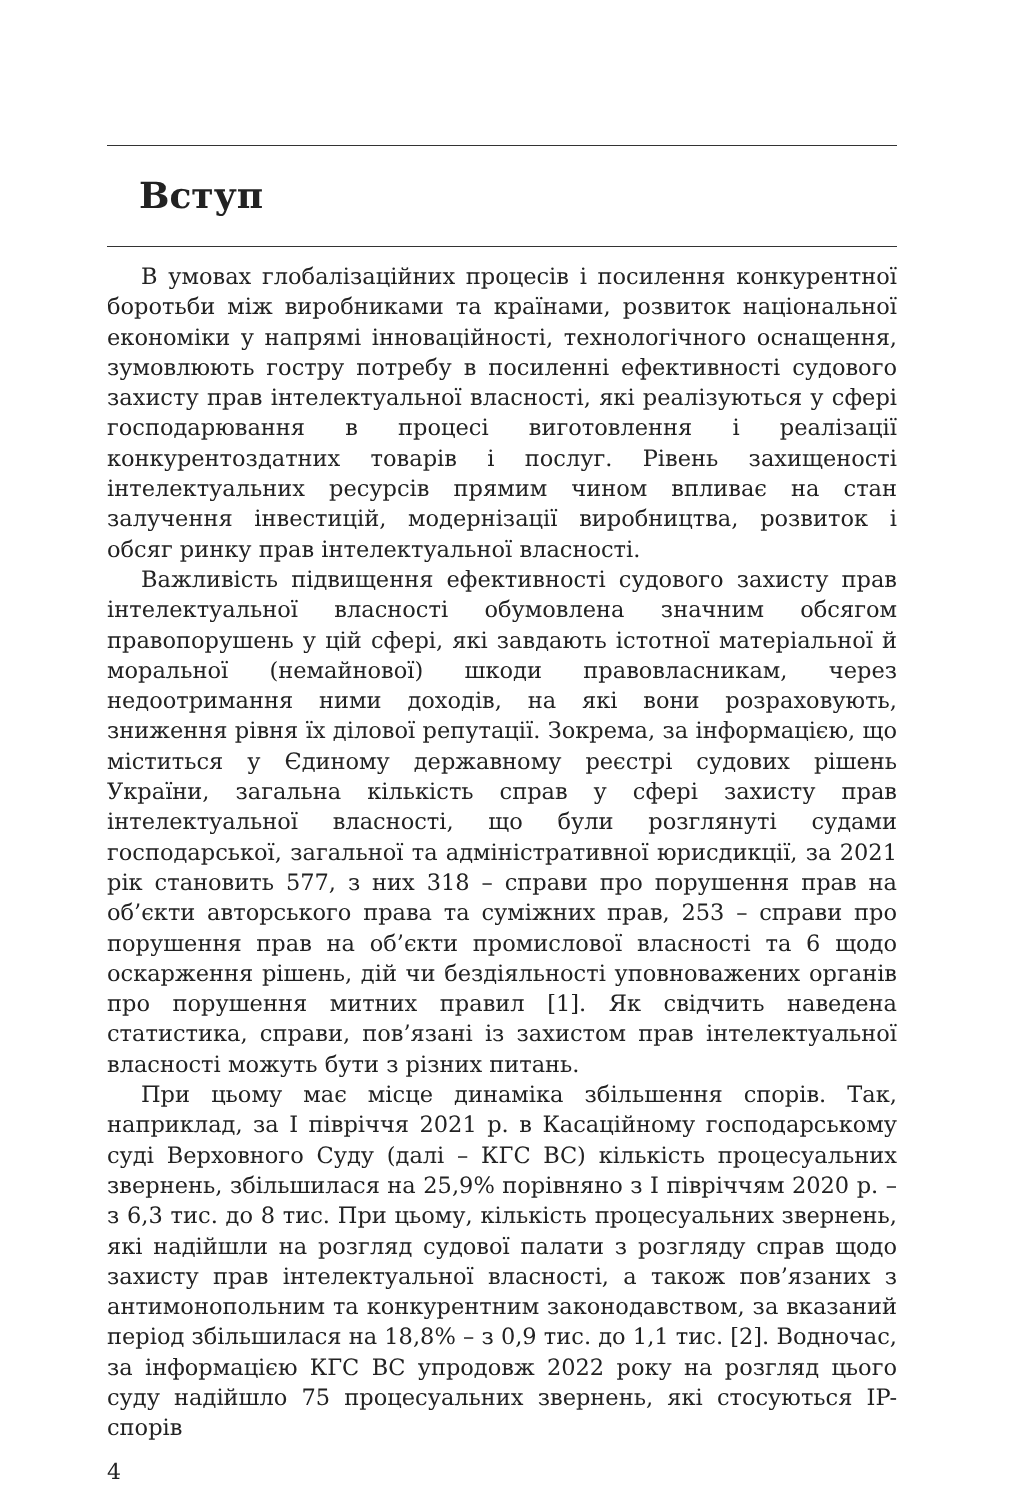Вступ
В умовах глобалізаційних процесів і посилення конкурентної боротьби між виробниками та країнами, розвиток національної економіки у напрямі інноваційності, технологічного оснащення, зумовлюють гостру потребу в посиленні ефективності судового захисту прав інтелектуальної власності, які реалізуються у сфері господарювання в процесі виготовлення і реалізації конкурентоздатних товарів і послуг. Рівень захищеності інтелектуальних ресурсів прямим чином впливає на стан залучення інвестицій, модернізації виробництва, розвиток і обсяг ринку прав інтелектуальної власності.
Важливість підвищення ефективності судового захисту прав інтелектуальної власності обумовлена значним обсягом правопорушень у цій сфері, які завдають істотної матеріальної й моральної (немайнової) шкоди правовласникам, через недоотримання ними доходів, на які вони розраховують, зниження рівня їх ділової репутації. Зокрема, за інформацією, що міститься у Єдиному державному реєстрі судових рішень України, загальна кількість справ у сфері захисту прав інтелектуальної власності, що були розглянуті судами господарської, загальної та адміністративної юрисдикції, за 2021 рік становить 577, з них 318 – справи про порушення прав на об’єкти авторського права та суміжних прав, 253 – справи про порушення прав на об’єкти промислової власності та 6 щодо оскарження рішень, дій чи бездіяльності уповноважених органів про порушення митних правил [1]. Як свідчить наведена статистика, справи, пов’язані із захистом прав інтелектуальної власності можуть бути з різних питань.
При цьому має місце динаміка збільшення спорів. Так, наприклад, за І півріччя 2021 р. в Касаційному господарському суді Верховного Суду (далі – КГС ВС) кількість процесуальних звернень, збільшилася на 25,9% порівняно з І півріччям 2020 р. – з 6,3 тис. до 8 тис. При цьому, кількість процесуальних звернень, які надійшли на розгляд судової палати з розгляду справ щодо захисту прав інтелектуальної власності, а також пов’язаних з антимонопольним та конкурентним законодавством, за вказаний період збільшилася на 18,8% – з 0,9 тис. до 1,1 тис. [2]. Водночас, за інформацією КГС ВС упродовж 2022 року на розгляд цього суду надійшло 75 процесуальних звернень, які стосуються IP-спорів
4